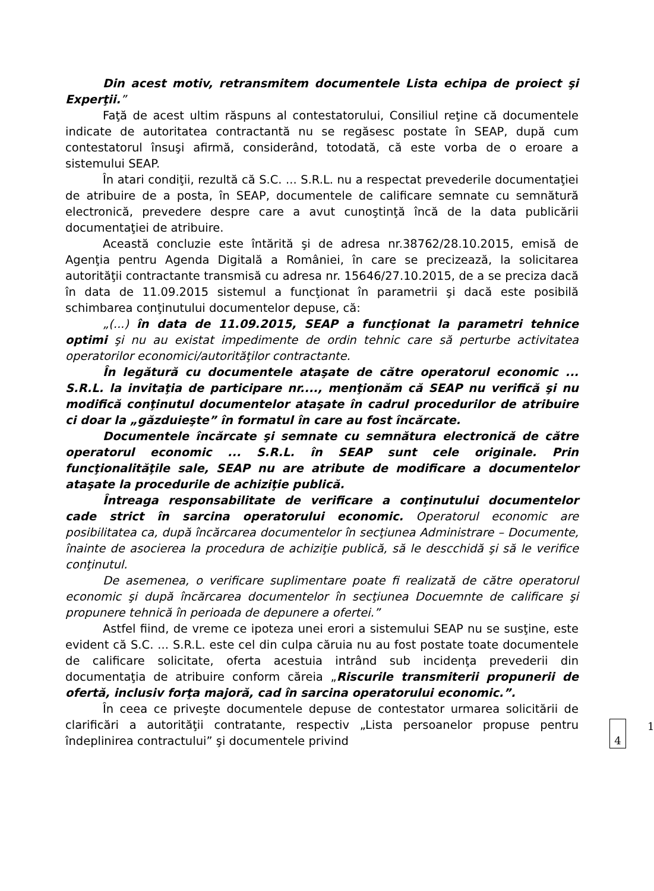Din acest motiv, retransmitem documentele Lista echipa de proiect şi Experţii.”
Faţă de acest ultim răspuns al contestatorului, Consiliul reţine că documentele indicate de autoritatea contractantă nu se regăsesc postate în SEAP, după cum contestatorul însuşi afirmă, considerând, totodată, că este vorba de o eroare a sistemului SEAP.
În atari condiţii, rezultă că S.C. ... S.R.L. nu a respectat prevederile documentaţiei de atribuire de a posta, în SEAP, documentele de calificare semnate cu semnătură electronică, prevedere despre care a avut cunoştinţă încă de la data publicării documentaţiei de atribuire.
Această concluzie este întărită şi de adresa nr.38762/28.10.2015, emisă de Agenţia pentru Agenda Digitală a României, în care se precizează, la solicitarea autorităţii contractante transmisă cu adresa nr. 15646/27.10.2015, de a se preciza dacă în data de 11.09.2015 sistemul a funcţionat în parametrii şi dacă este posibilă schimbarea conţinutului documentelor depuse, că:
„(...) în data de 11.09.2015, SEAP a funcţionat la parametri tehnice optimi şi nu au existat impedimente de ordin tehnic care să perturbe activitatea operatorilor economici/autorităţilor contractante.
În legătură cu documentele ataşate de către operatorul economic ... S.R.L. la invitaţia de participare nr...., menţionăm că SEAP nu verifică şi nu modifică conţinutul documentelor ataşate în cadrul procedurilor de atribuire ci doar la „găzduieşte” în formatul în care au fost încărcate.
Documentele încărcate şi semnate cu semnătura electronică de către operatorul economic ... S.R.L. în SEAP sunt cele originale. Prin funcţionalităţile sale, SEAP nu are atribute de modificare a documentelor ataşate la procedurile de achiziţie publică.
Întreaga responsabilitate de verificare a conţinutului documentelor cade strict în sarcina operatorului economic. Operatorul economic are posibilitatea ca, după încărcarea documentelor în secţiunea Administrare – Documente, înainte de asocierea la procedura de achiziţie publică, să le descchidă şi să le verifice conţinutul.
De asemenea, o verificare suplimentare poate fi realizată de către operatorul economic şi după încărcarea documentelor în secţiunea Docuemnte de calificare şi propunere tehnică în perioada de depunere a ofertei.”
Astfel fiind, de vreme ce ipoteza unei erori a sistemului SEAP nu se susţine, este evident că S.C. ... S.R.L. este cel din culpa căruia nu au fost postate toate documentele de calificare solicitate, oferta acestuia intrând sub incidenţa prevederii din documentaţia de atribuire conform căreia „Riscurile transmiterii propunerii de ofertă, inclusiv forţa majoră, cad în sarcina operatorului economic.”.
În ceea ce priveşte documentele depuse de contestator urmarea solicitării de clarificări a autorităţii contratante, respectiv „Lista persoanelor propuse pentru îndeplinirea contractului” şi documentele privind 1 4